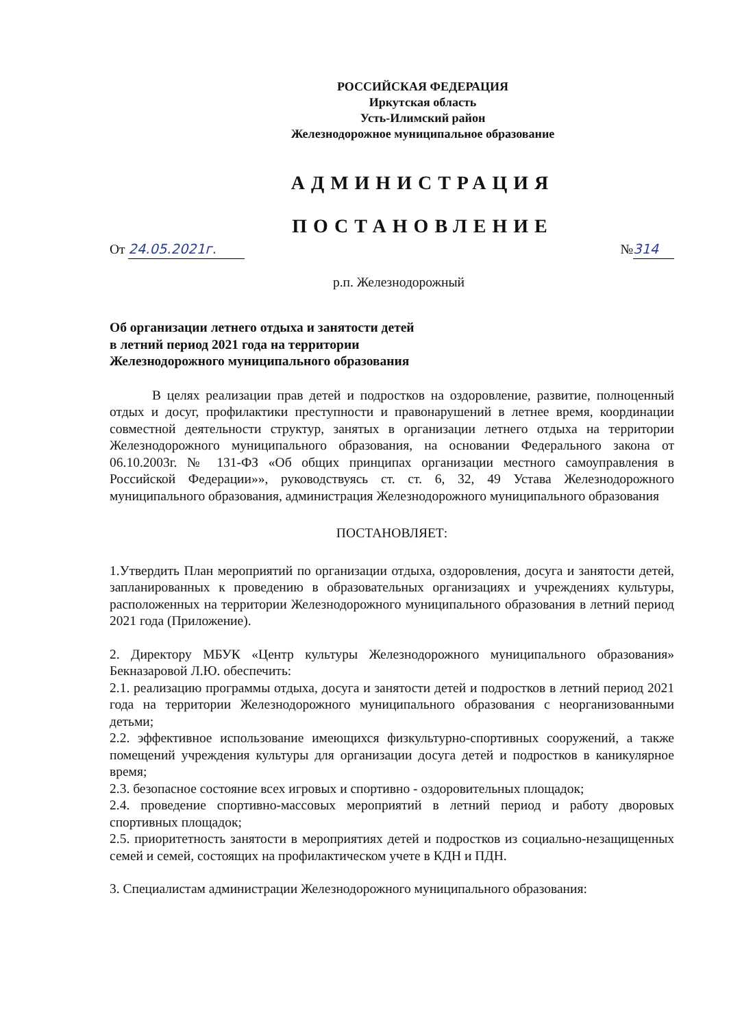РОССИЙСКАЯ ФЕДЕРАЦИЯ
Иркутская область
Усть-Илимский район
Железнодорожное муниципальное образование
АДМИНИСТРАЦИЯ
ПОСТАНОВЛЕНИЕ
От 24.05.2021г. № 314
р.п. Железнодорожный
Об организации летнего отдыха и занятости детей
в летний период 2021 года на территории
Железнодорожного муниципального образования
В целях реализации прав детей и подростков на оздоровление, развитие, полноценный отдых и досуг, профилактики преступности и правонарушений в летнее время, координации совместной деятельности структур, занятых в организации летнего отдыха на территории Железнодорожного муниципального образования, на основании Федерального закона от 06.10.2003г. № 131-ФЗ «Об общих принципах организации местного самоуправления в Российской Федерации»», руководствуясь ст. ст. 6, 32, 49 Устава Железнодорожного муниципального образования, администрация Железнодорожного муниципального образования
ПОСТАНОВЛЯЕТ:
1.Утвердить План мероприятий по организации отдыха, оздоровления, досуга и занятости детей, запланированных к проведению в образовательных организациях и учреждениях культуры, расположенных на территории Железнодорожного муниципального образования в летний период 2021 года (Приложение).
2. Директору МБУК «Центр культуры Железнодорожного муниципального образования» Бекназаровой Л.Ю. обеспечить:
2.1. реализацию программы отдыха, досуга и занятости детей и подростков в летний период 2021 года на территории Железнодорожного муниципального образования с неорганизованными детьми;
2.2. эффективное использование имеющихся физкультурно-спортивных сооружений, а также помещений учреждения культуры для организации досуга детей и подростков в каникулярное время;
2.3. безопасное состояние всех игровых и спортивно - оздоровительных площадок;
2.4. проведение спортивно-массовых мероприятий в летний период и работу дворовых спортивных площадок;
2.5. приоритетность занятости в мероприятиях детей и подростков из социально-незащищенных семей и семей, состоящих на профилактическом учете в КДН и ПДН.
3. Специалистам администрации Железнодорожного муниципального образования: